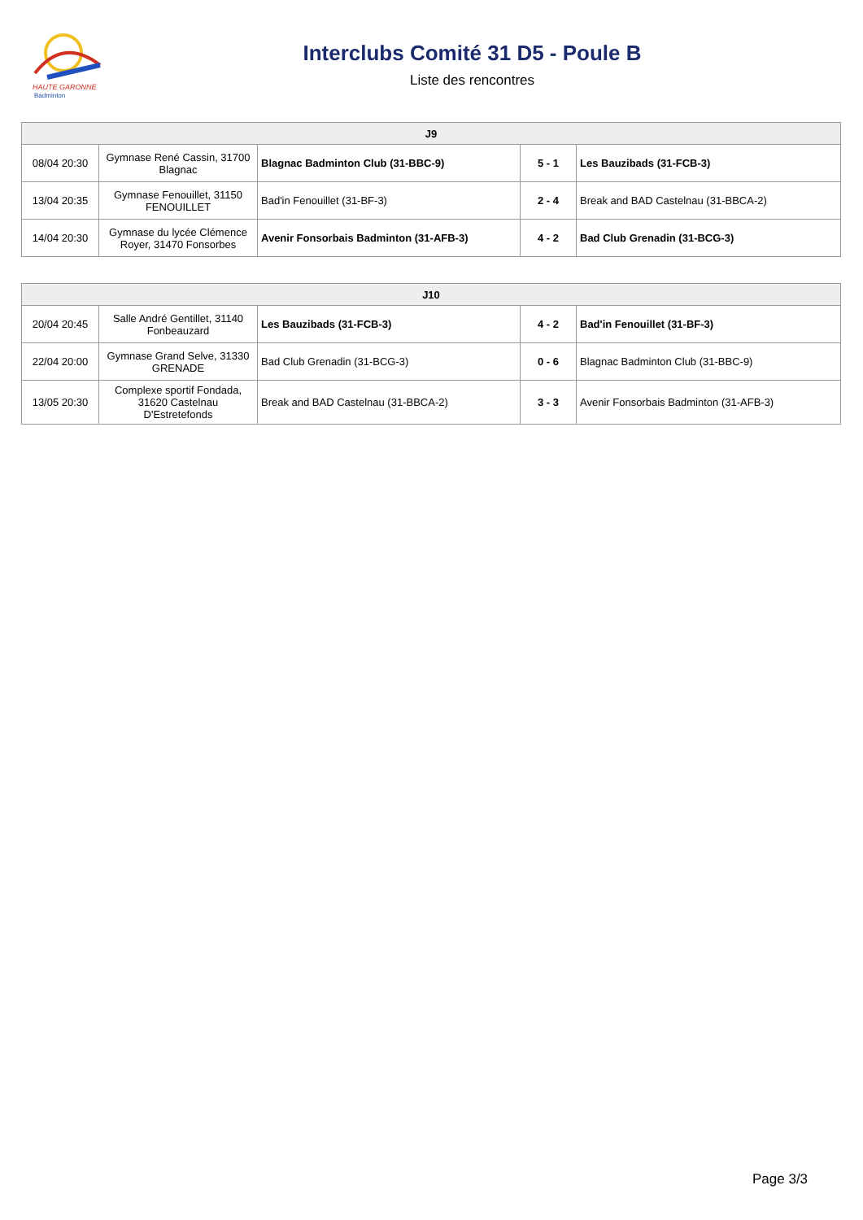HAUTE GARONNE
Badminton
Interclubs Comité 31 D5 - Poule B
Liste des rencontres
| J9 | | | | |
| --- | --- | --- | --- | --- |
| 08/04 20:30 | Gymnase René Cassin, 31700 Blagnac | Blagnac Badminton Club (31-BBC-9) | 5 - 1 | Les Bauzibads (31-FCB-3) |
| 13/04 20:35 | Gymnase Fenouillet, 31150 FENOUILLET | Bad'in Fenouillet (31-BF-3) | 2 - 4 | Break and BAD Castelnau (31-BBCA-2) |
| 14/04 20:30 | Gymnase du lycée Clémence Royer, 31470 Fonsorbes | Avenir Fonsorbais Badminton (31-AFB-3) | 4 - 2 | Bad Club Grenadin (31-BCG-3) |
| J10 | | | | |
| --- | --- | --- | --- | --- |
| 20/04 20:45 | Salle André Gentillet, 31140 Fonbeauzard | Les Bauzibads (31-FCB-3) | 4 - 2 | Bad'in Fenouillet (31-BF-3) |
| 22/04 20:00 | Gymnase Grand Selve, 31330 GRENADE | Bad Club Grenadin (31-BCG-3) | 0 - 6 | Blagnac Badminton Club (31-BBC-9) |
| 13/05 20:30 | Complexe sportif Fondada, 31620 Castelnau D'Estretefonds | Break and BAD Castelnau (31-BBCA-2) | 3 - 3 | Avenir Fonsorbais Badminton (31-AFB-3) |
Page 3/3